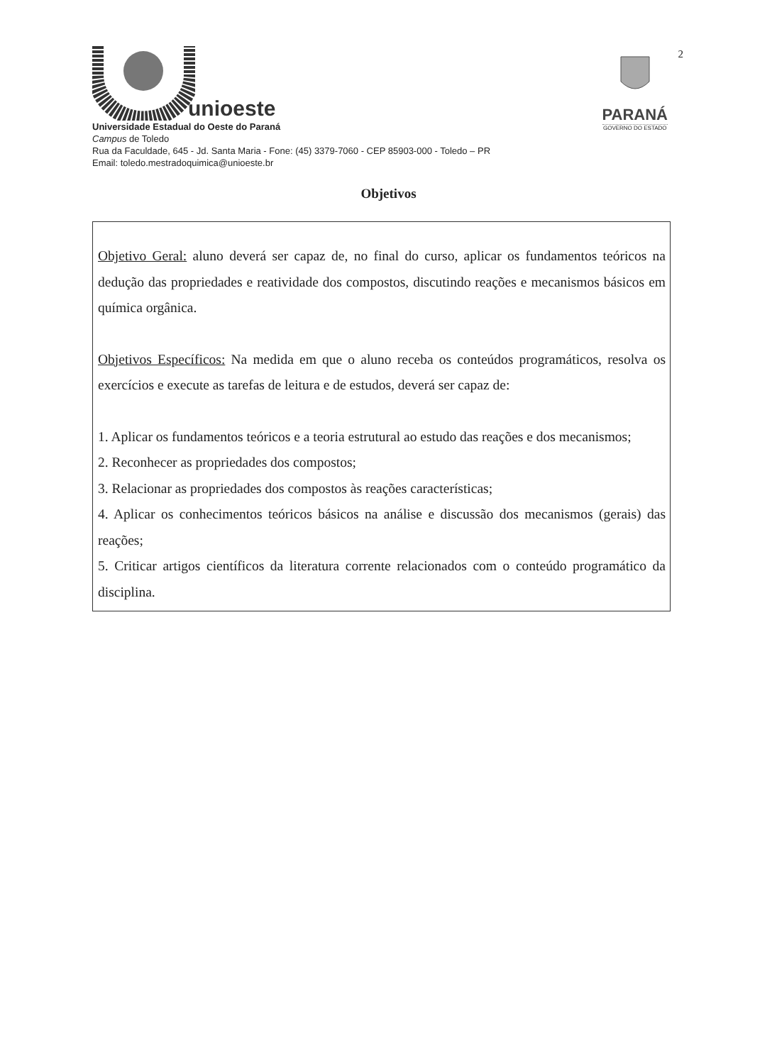unioeste
Universidade Estadual do Oeste do Paraná
Campus de Toledo
Rua da Faculdade, 645 - Jd. Santa Maria - Fone: (45) 3379-7060 - CEP 85903-000 - Toledo – PR
Email: toledo.mestradoquimica@unioeste.br
PARANÁ
GOVERNO DO ESTADO
2
Objetivos
Objetivo Geral: aluno deverá ser capaz de, no final do curso, aplicar os fundamentos teóricos na dedução das propriedades e reatividade dos compostos, discutindo reações e mecanismos básicos em química orgânica.
Objetivos Específicos: Na medida em que o aluno receba os conteúdos programáticos, resolva os exercícios e execute as tarefas de leitura e de estudos, deverá ser capaz de:
1. Aplicar os fundamentos teóricos e a teoria estrutural ao estudo das reações e dos mecanismos;
2. Reconhecer as propriedades dos compostos;
3. Relacionar as propriedades dos compostos às reações características;
4. Aplicar os conhecimentos teóricos básicos na análise e discussão dos mecanismos (gerais) das reações;
5. Criticar artigos científicos da literatura corrente relacionados com o conteúdo programático da disciplina.